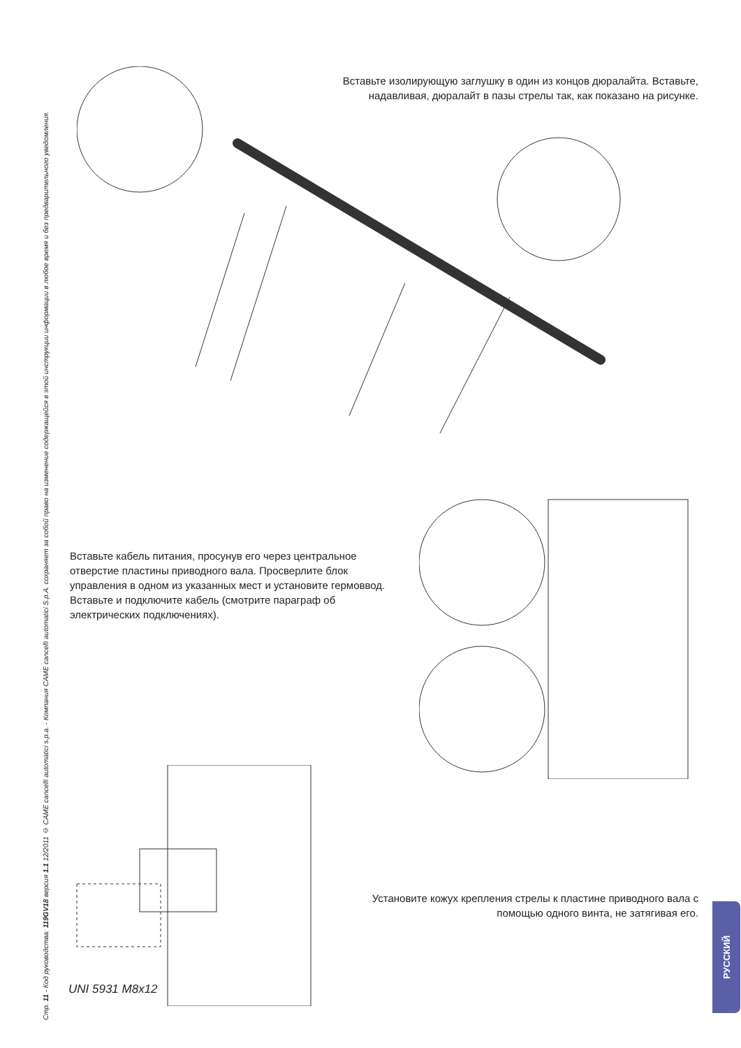Стр. 11 - Код руководства: 119GV18 версия 1.1 12/2011 © CAME cancelli automatici s.p.a. - Компания CAME cancelli automatici S.p.A. сохраняет за собой право на изменение содержащейся в этой инструкции информации в любое время и без предварительного уведомления.
Вставьте изолирующую заглушку в один из концов дюралайта. Вставьте, надавливая, дюралайт в пазы стрелы так, как показано на рисунке.
Вставьте кабель питания, просунув его через центральное отверстие пластины приводного вала. Просверлите блок управления в одном из указанных мест и установите гермоввод. Вставьте и подключите кабель (смотрите параграф об электрических подключениях).
UNI 5931 M8x12
Установите кожух крепления стрелы к пластине приводного вала с помощью одного винта, не затягивая его.
РУССКИЙ